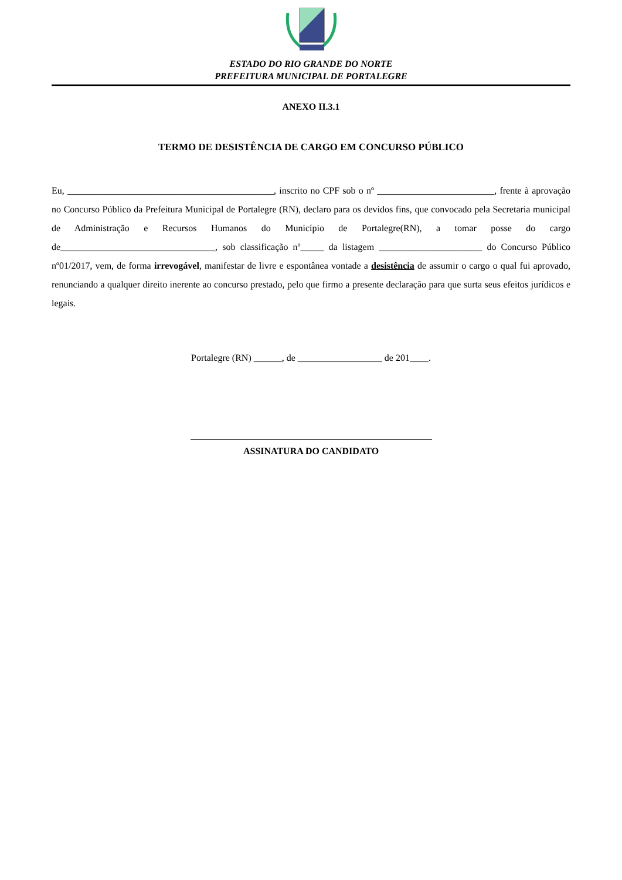ESTADO DO RIO GRANDE DO NORTE
PREFEITURA MUNICIPAL DE PORTALEGRE
ANEXO II.3.1
TERMO DE DESISTÊNCIA DE CARGO EM CONCURSO PÚBLICO
Eu, ____________________________________________, inscrito no CPF sob o nº _________________________, frente à aprovação no Concurso Público da Prefeitura Municipal de Portalegre (RN), declaro para os devidos fins, que convocado pela Secretaria municipal de Administração e Recursos Humanos do Município de Portalegre(RN), a tomar posse do cargo de_________________________________, sob classificação nº_____ da listagem ______________________ do Concurso Público nº01/2017, vem, de forma irrevogável, manifestar de livre e espontânea vontade a desistência de assumir o cargo o qual fui aprovado, renunciando a qualquer direito inerente ao concurso prestado, pelo que firmo a presente declaração para que surta seus efeitos jurídicos e legais.
Portalegre (RN) ______, de __________________ de 201____.
ASSINATURA DO CANDIDATO